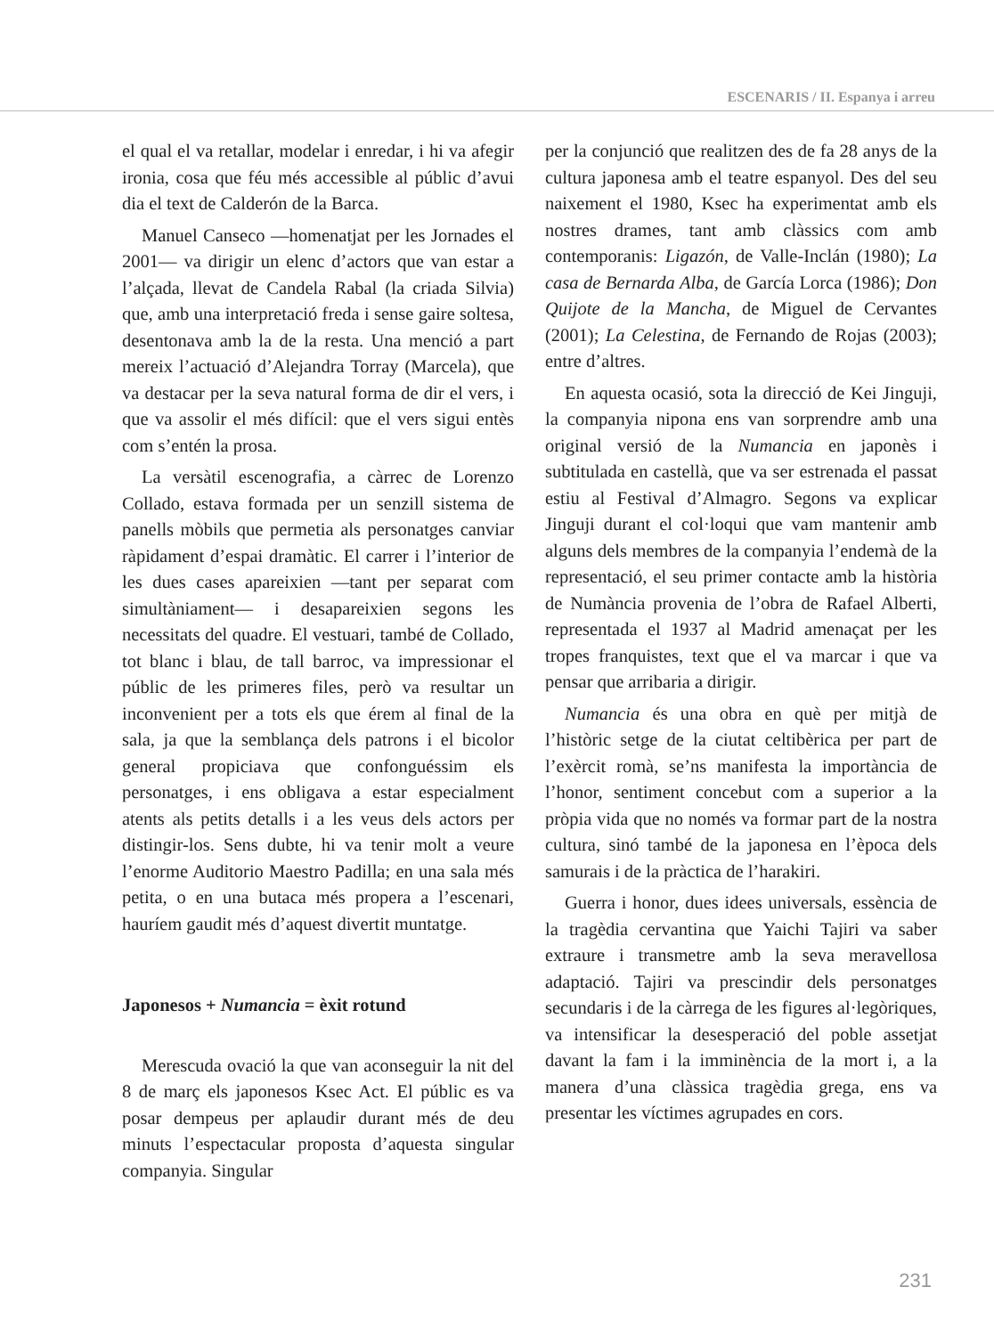ESCENARIS / II. Espanya i arreu
el qual el va retallar, modelar i enredar, i hi va afegir ironia, cosa que féu més accessible al públic d’avui dia el text de Calderón de la Barca.
Manuel Canseco —homenatjat per les Jornades el 2001— va dirigir un elenc d’actors que van estar a l’alçada, llevat de Candela Rabal (la criada Silvia) que, amb una interpretació freda i sense gaire soltesa, desentonava amb la de la resta. Una menció a part mereix l’actuació d’Alejandra Torray (Marcela), que va destacar per la seva natural forma de dir el vers, i que va assolir el més difícil: que el vers sigui entès com s’entén la prosa.
La versàtil escenografia, a càrrec de Lorenzo Collado, estava formada per un senzill sistema de panells mòbils que permetia als personatges canviar ràpidament d’espai dramàtic. El carrer i l’interior de les dues cases apareixien —tant per separat com simultàniament— i desapareixien segons les necessitats del quadre. El vestuari, també de Collado, tot blanc i blau, de tall barroc, va impressionar el públic de les primeres files, però va resultar un inconvenient per a tots els que érem al final de la sala, ja que la semblança dels patrons i el bicolor general propiciava que confonguéssim els personatges, i ens obligava a estar especialment atents als petits detalls i a les veus dels actors per distingir-los. Sens dubte, hi va tenir molt a veure l’enorme Auditorio Maestro Padilla; en una sala més petita, o en una butaca més propera a l’escenari, hauríem gaudit més d’aquest divertit muntatge.
Japonesos + Numancia = èxit rotund
Merescuda ovació la que van aconseguir la nit del 8 de març els japonesos Ksec Act. El públic es va posar dempeus per aplaudir durant més de deu minuts l’espectacular proposta d’aquesta singular companyia. Singular
per la conjunció que realitzen des de fa 28 anys de la cultura japonesa amb el teatre espanyol. Des del seu naixement el 1980, Ksec ha experimentat amb els nostres drames, tant amb clàssics com amb contemporanis: Ligazón, de Valle-Inclán (1980); La casa de Bernarda Alba, de García Lorca (1986); Don Quijote de la Mancha, de Miguel de Cervantes (2001); La Celestina, de Fernando de Rojas (2003); entre d’altres.
En aquesta ocasió, sota la direcció de Kei Jinguji, la companyia nipona ens van sorprendre amb una original versió de la Numancia en japonès i subtitulada en castellà, que va ser estrenada el passat estiu al Festival d’Almagro. Segons va explicar Jinguji durant el col·loqui que vam mantenir amb alguns dels membres de la companyia l’endemà de la representació, el seu primer contacte amb la història de Numància provenia de l’obra de Rafael Alberti, representada el 1937 al Madrid amenaçat per les tropes franquistes, text que el va marcar i que va pensar que arribaria a dirigir.
Numancia és una obra en què per mitjà de l’històric setge de la ciutat celtibèrica per part de l’exèrcit romà, se’ns manifesta la importància de l’honor, sentiment concebut com a superior a la pròpia vida que no només va formar part de la nostra cultura, sinó també de la japonesa en l’època dels samurais i de la pràctica de l’harakiri.
Guerra i honor, dues idees universals, essència de la tragèdia cervantina que Yaichi Tajiri va saber extraure i transmetre amb la seva meravellosa adaptació. Tajiri va prescindir dels personatges secundaris i de la càrrega de les figures al·legòriques, va intensificar la desesperació del poble assetjat davant la fam i la imminència de la mort i, a la manera d’una clàssica tragèdia grega, ens va presentar les víctimes agrupades en cors.
231